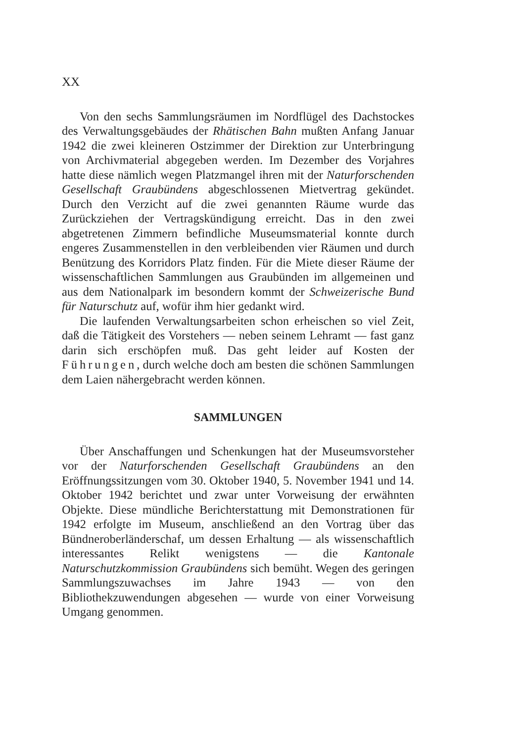XX
Von den sechs Sammlungsräumen im Nordflügel des Dachstockes des Verwaltungsgebäudes der Rhätischen Bahn mußten Anfang Januar 1942 die zwei kleineren Ostzimmer der Direktion zur Unterbringung von Archivmaterial abgegeben werden. Im Dezember des Vorjahres hatte diese nämlich wegen Platzmangel ihren mit der Naturforschenden Gesellschaft Graubündens abgeschlossenen Mietvertrag gekündet. Durch den Verzicht auf die zwei genannten Räume wurde das Zurückziehen der Vertragskündigung erreicht. Das in den zwei abgetretenen Zimmern befindliche Museumsmaterial konnte durch engeres Zusammenstellen in den verbleibenden vier Räumen und durch Benützung des Korridors Platz finden. Für die Miete dieser Räume der wissenschaftlichen Sammlungen aus Graubünden im allgemeinen und aus dem Nationalpark im besondern kommt der Schweizerische Bund für Naturschutz auf, wofür ihm hier gedankt wird.
Die laufenden Verwaltungsarbeiten schon erheischen so viel Zeit, daß die Tätigkeit des Vorstehers — neben seinem Lehramt — fast ganz darin sich erschöpfen muß. Das geht leider auf Kosten der Führungen, durch welche doch am besten die schönen Sammlungen dem Laien nähergebracht werden können.
SAMMLUNGEN
Über Anschaffungen und Schenkungen hat der Museumsvorsteher vor der Naturforschenden Gesellschaft Graubündens an den Eröffnungssitzungen vom 30. Oktober 1940, 5. November 1941 und 14. Oktober 1942 berichtet und zwar unter Vorweisung der erwähnten Objekte. Diese mündliche Berichterstattung mit Demonstrationen für 1942 erfolgte im Museum, anschließend an den Vortrag über das Bündneroberländerschaf, um dessen Erhaltung — als wissenschaftlich interessantes Relikt wenigstens — die Kantonale Naturschutzkommission Graubündens sich bemüht. Wegen des geringen Sammlungszuwachses im Jahre 1943 — von den Bibliothekzuwendungen abgesehen — wurde von einer Vorweisung Umgang genommen.